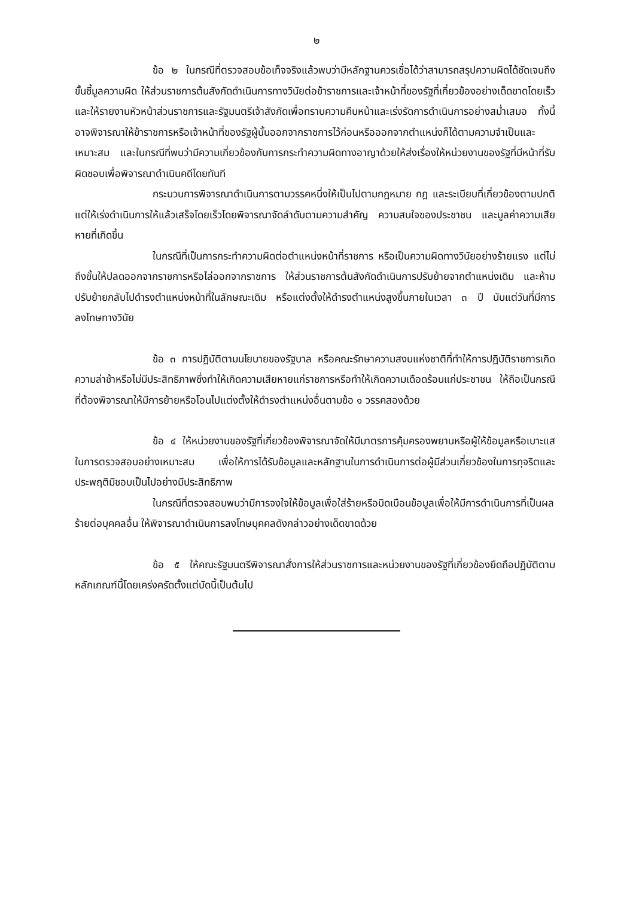๒
ข้อ ๒ ในกรณีที่ตรวจสอบข้อเท็จจริงแล้วพบว่ามีหลักฐานควรเชื่อได้ว่าสามารถสรุปความผิดได้ชัดเจนถึงขั้นชี้มูลความผิด ให้ส่วนราชการต้นสังกัดดำเนินการทางวินัยต่อข้าราชการและเจ้าหน้าที่ของรัฐที่เกี่ยวข้องอย่างเด็ดขาดโดยเร็ว และให้รายงานหัวหน้าส่วนราชการและรัฐมนตรีเจ้าสังกัดเพื่อทราบความคืบหน้าและเร่งรัดการดำเนินการอย่างสม่ำเสมอ ทั้งนี้ อาจพิจารณาให้ข้าราชการหรือเจ้าหน้าที่ของรัฐผู้นั้นออกจากราชการไว้ก่อนหรือออกจากตำแหน่งก็ได้ตามความจำเป็นและเหมาะสม และในกรณีที่พบว่ามีความเกี่ยวข้องกับการกระทำความผิดทางอาญาด้วยให้ส่งเรื่องให้หน่วยงานของรัฐที่มีหน้าที่รับผิดชอบเพื่อพิจารณาดำเนินคดีโดยทันที
กระบวนการพิจารณาดำเนินการตามวรรคหนึ่งให้เป็นไปตามกฎหมาย กฎ และระเบียบที่เกี่ยวข้องตามปกติ แต่ให้เร่งดำเนินการให้แล้วเสร็จโดยเร็วโดยพิจารณาจัดลำดับตามความสำคัญ ความสนใจของประชาชน และมูลค่าความเสียหายที่เกิดขึ้น
ในกรณีที่เป็นการกระทำความผิดต่อตำแหน่งหน้าที่ราชการ หรือเป็นความผิดทางวินัยอย่างร้ายแรง แต่ไม่ถึงขั้นให้ปลดออกจากราชการหรือไล่ออกจากราชการ ให้ส่วนราชการต้นสังกัดดำเนินการปรับย้ายจากตำแหน่งเดิม และห้ามปรับย้ายกลับไปดำรงตำแหน่งหน้าที่ในลักษณะเดิม หรือแต่งตั้งให้ดำรงตำแหน่งสูงขึ้นภายในเวลา ๓ ปี นับแต่วันที่มีการลงโทษทางวินัย
ข้อ ๓ การปฏิบัติตามนโยบายของรัฐบาล หรือคณะรักษาความสงบแห่งชาติที่ทำให้การปฏิบัติราชการเกิดความล่าช้าหรือไม่มีประสิทธิภาพซึ่งทำให้เกิดความเสียหายแก่ราชการหรือทำให้เกิดความเดือดร้อนแก่ประชาชน ให้ถือเป็นกรณีที่ต้องพิจารณาให้มีการย้ายหรือโอนไปแต่งตั้งให้ดำรงตำแหน่งอื่นตามข้อ ๑ วรรคสองด้วย
ข้อ ๔ ให้หน่วยงานของรัฐที่เกี่ยวข้องพิจารณาจัดให้มีมาตรการคุ้มครองพยานหรือผู้ให้ข้อมูลหรือเบาะแสในการตรวจสอบอย่างเหมาะสม เพื่อให้การได้รับข้อมูลและหลักฐานในการดำเนินการต่อผู้มีส่วนเกี่ยวข้องในการทุจริตและประพฤติมิชอบเป็นไปอย่างมีประสิทธิภาพ
ในกรณีที่ตรวจสอบพบว่ามีการจงใจให้ข้อมูลเพื่อใส่ร้ายหรือบิดเบือนข้อมูลเพื่อให้มีการดำเนินการที่เป็นผลร้ายต่อบุคคลอื่น ให้พิจารณาดำเนินการลงโทษบุคคลดังกล่าวอย่างเด็ดขาดด้วย
ข้อ ๕ ให้คณะรัฐมนตรีพิจารณาสั่งการให้ส่วนราชการและหน่วยงานของรัฐที่เกี่ยวข้องยึดถือปฏิบัติตามหลักเกณฑ์นี้โดยเคร่งครัดตั้งแต่บัดนี้เป็นต้นไป